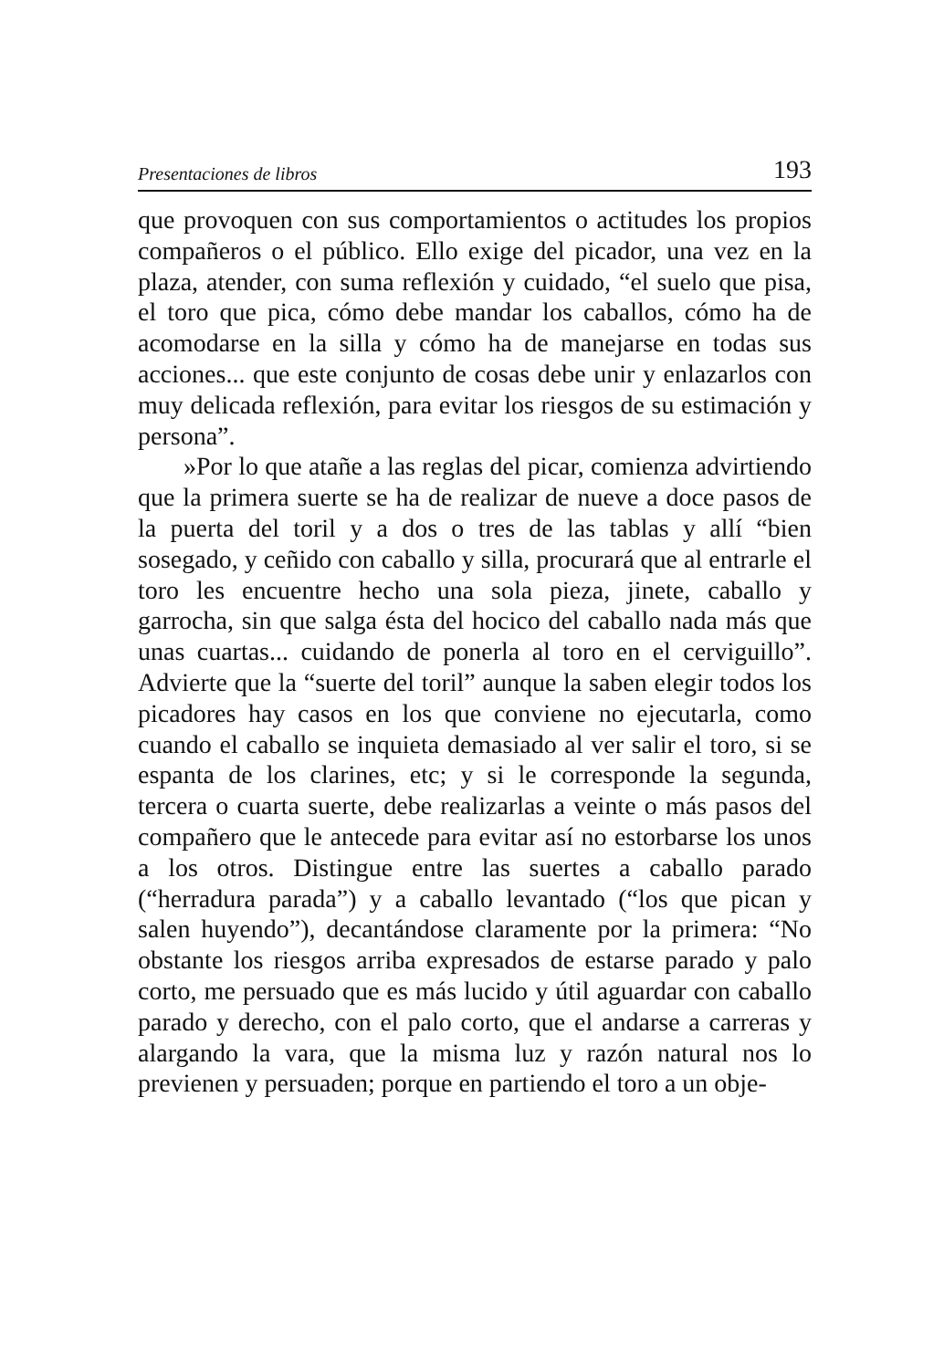Presentaciones de libros 193
que provoquen con sus comportamientos o actitudes los propios compañeros o el público. Ello exige del picador, una vez en la plaza, atender, con suma reflexión y cuidado, “el suelo que pisa, el toro que pica, cómo debe mandar los caballos, cómo ha de acomodarse en la silla y cómo ha de manejarse en todas sus acciones... que este conjunto de cosas debe unir y enlazarlos con muy delicada reflexión, para evitar los riesgos de su estimación y persona”.
»Por lo que atañe a las reglas del picar, comienza advirtiendo que la primera suerte se ha de realizar de nueve a doce pasos de la puerta del toril y a dos o tres de las tablas y allí “bien sosegado, y ceñido con caballo y silla, procurará que al entrarle el toro les encuentre hecho una sola pieza, jinete, caballo y garrocha, sin que salga ésta del hocico del caballo nada más que unas cuartas... cuidando de ponerla al toro en el cerviguillo”. Advierte que la “suerte del toril” aunque la saben elegir todos los picadores hay casos en los que conviene no ejecutarla, como cuando el caballo se inquieta demasiado al ver salir el toro, si se espanta de los clarines, etc; y si le corresponde la segunda, tercera o cuarta suerte, debe realizarlas a veinte o más pasos del compañero que le antecede para evitar así no estorbarse los unos a los otros. Distingue entre las suertes a caballo parado (“herradura parada”) y a caballo levantado (“los que pican y salen huyendo”), decantándose claramente por la primera: “No obstante los riesgos arriba expresados de estarse parado y palo corto, me persuado que es más lucido y útil aguardar con caballo parado y derecho, con el palo corto, que el andarse a carreras y alargando la vara, que la misma luz y razón natural nos lo previenen y persuaden; porque en partiendo el toro a un obje-